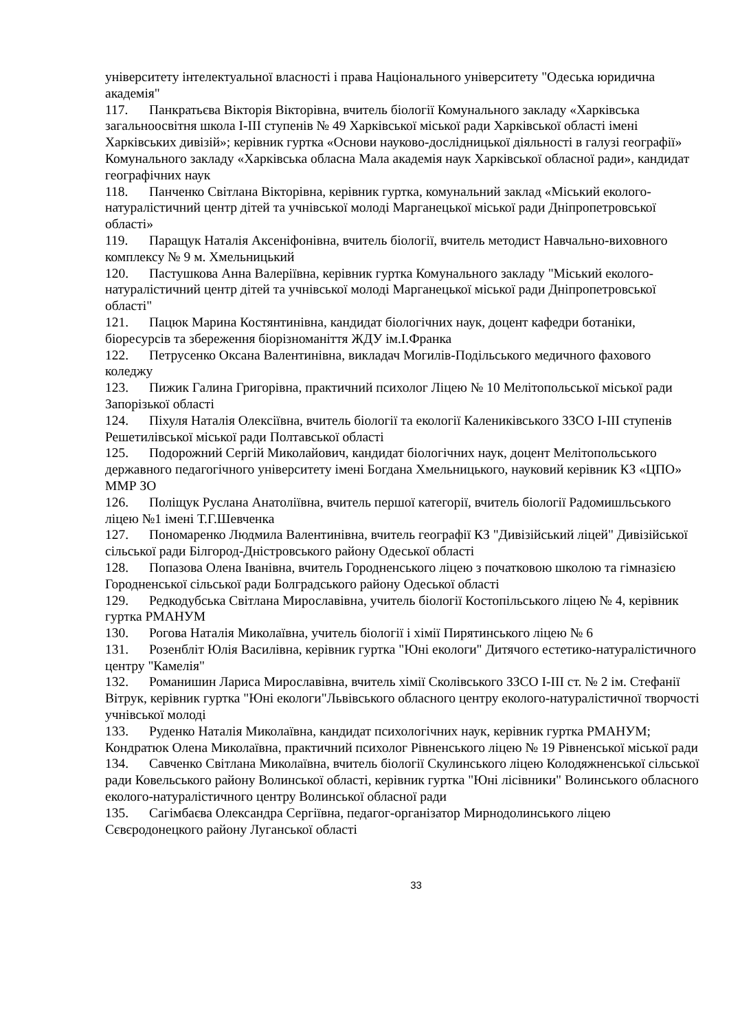університету інтелектуальної власності і права Національного університету "Одеська юридична академія"
117. Панкратьєва Вікторія Вікторівна, вчитель біології Комунального закладу «Харківська загальноосвітня школа I-III ступенів № 49 Харківської міської ради Харківської області імені Харківських дивізій»; керівник гуртка «Основи науково-дослідницької діяльності в галузі географії» Комунального закладу «Харківська обласна Мала академія наук Харківської обласної ради», кандидат географічних наук
118. Панченко Світлана Вікторівна, керівник гуртка, комунальний заклад «Міський еколого-натуралістичний центр дітей та учнівської молоді Марганецької міської ради Дніпропетровської області»
119. Паращук Наталія Аксеніфонівна, вчитель біології, вчитель методист Навчально-виховного комплексу № 9 м. Хмельницький
120. Пастушкова Анна Валеріївна, керівник гуртка Комунального закладу "Міський еколого-натуралістичний центр дітей та учнівської молоді Марганецької міської ради Дніпропетровської області"
121. Пацюк Марина Костянтинівна, кандидат біологічних наук, доцент кафедри ботаніки, біоресурсів та збереження біорізноманіття ЖДУ ім.І.Франка
122. Петрусенко Оксана Валентинівна, викладач Могилів-Подільського медичного фахового коледжу
123. Пижик Галина Григорівна, практичний психолог Ліцею № 10 Мелітопольської міської ради Запорізької області
124. Піхуля Наталія Олексіївна, вчитель біології та екології Калениківського ЗЗСО І-ІІІ ступенів Решетилівської міської ради Полтавської області
125. Подорожний Сергій Миколайович, кандидат біологічних наук, доцент Мелітопольського державного педагогічного університету імені Богдана Хмельницького, науковий керівник КЗ «ЦПО» ММР ЗО
126. Поліщук Руслана Анатоліївна, вчитель першої категорії, вчитель біології Радомишльського ліцею №1 імені Т.Г.Шевченка
127. Пономаренко Людмила Валентинівна, вчитель географії КЗ "Дивізійський ліцей" Дивізійської сільської ради Білгород-Дністровського району Одеської області
128. Попазова Олена Іванівна, вчитель Городненського ліцею з початковою школою та гімназією Городненської сільської ради Болградського району Одеської області
129. Редкодубська Світлана Мирославівна, учитель біології Костопільського ліцею № 4, керівник гуртка РМАНУМ
130. Рогова Наталія Миколаївна, учитель біології і хімії Пирятинського ліцею № 6
131. Розенбліт Юлія Василівна, керівник гуртка "Юні екологи" Дитячого естетико-натуралістичного центру "Камелія"
132. Романишин Лариса Мирославівна, вчитель хімії Сколівського ЗЗСО І-ІІІ ст. № 2 ім. Стефанії Вітрук, керівник гуртка "Юні екологи"Львівського обласного центру еколого-натуралістичної творчості учнівської молоді
133. Руденко Наталія Миколаївна, кандидат психологічних наук, керівник гуртка РМАНУМ; Кондратюк Олена Миколаївна, практичний психолог Рівненського ліцею № 19 Рівненської міської ради
134. Савченко Світлана Миколаївна, вчитель біології Скулинського ліцею Колодяжненської сільської ради Ковельського району Волинської області, керівник гуртка "Юні лісівники" Волинського обласного еколого-натуралістичного центру Волинської обласної ради
135. Сагімбаєва Олександра Сергіївна, педагог-організатор Мирнодолинського ліцею Сєвєродонецкого району Луганської області
33